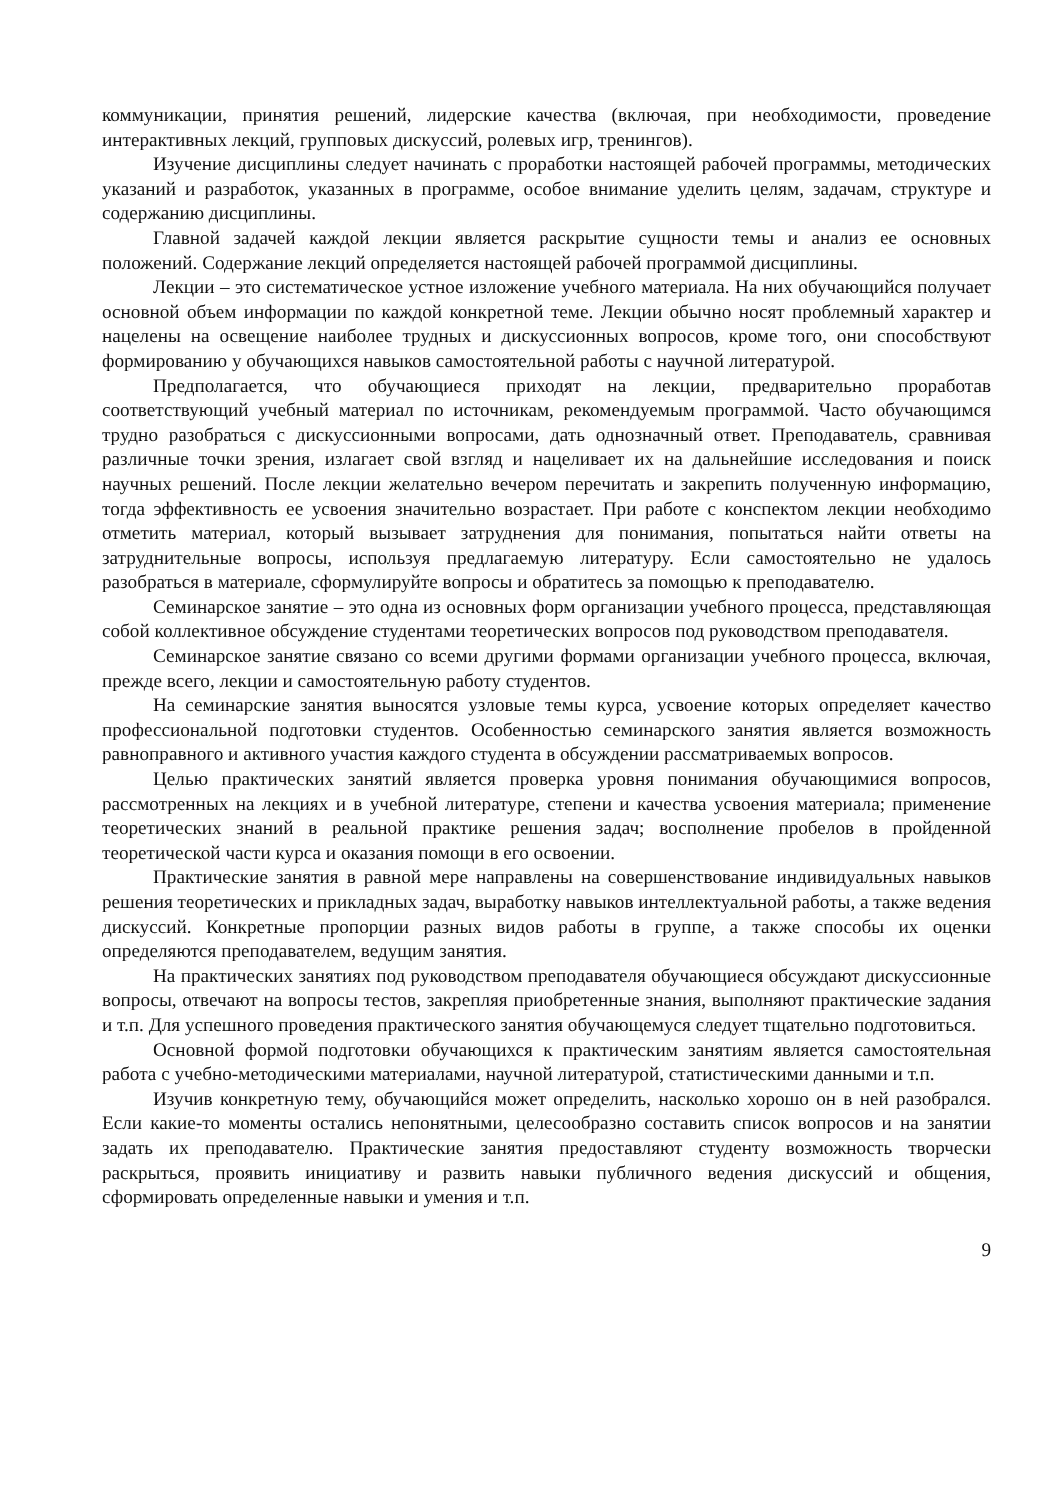коммуникации, принятия решений, лидерские качества (включая, при необходимости, проведение интерактивных лекций, групповых дискуссий, ролевых игр, тренингов).
Изучение дисциплины следует начинать с проработки настоящей рабочей программы, методических указаний и разработок, указанных в программе, особое внимание уделить целям, задачам, структуре и содержанию дисциплины.
Главной задачей каждой лекции является раскрытие сущности темы и анализ ее основных положений. Содержание лекций определяется настоящей рабочей программой дисциплины.
Лекции – это систематическое устное изложение учебного материала. На них обучающийся получает основной объем информации по каждой конкретной теме. Лекции обычно носят проблемный характер и нацелены на освещение наиболее трудных и дискуссионных вопросов, кроме того, они способствуют формированию у обучающихся навыков самостоятельной работы с научной литературой.
Предполагается, что обучающиеся приходят на лекции, предварительно проработав соответствующий учебный материал по источникам, рекомендуемым программой. Часто обучающимся трудно разобраться с дискуссионными вопросами, дать однозначный ответ. Преподаватель, сравнивая различные точки зрения, излагает свой взгляд и нацеливает их на дальнейшие исследования и поиск научных решений. После лекции желательно вечером перечитать и закрепить полученную информацию, тогда эффективность ее усвоения значительно возрастает. При работе с конспектом лекции необходимо отметить материал, который вызывает затруднения для понимания, попытаться найти ответы на затруднительные вопросы, используя предлагаемую литературу. Если самостоятельно не удалось разобраться в материале, сформулируйте вопросы и обратитесь за помощью к преподавателю.
Семинарское занятие – это одна из основных форм организации учебного процесса, представляющая собой коллективное обсуждение студентами теоретических вопросов под руководством преподавателя.
Семинарское занятие связано со всеми другими формами организации учебного процесса, включая, прежде всего, лекции и самостоятельную работу студентов.
На семинарские занятия выносятся узловые темы курса, усвоение которых определяет качество профессиональной подготовки студентов. Особенностью семинарского занятия является возможность равноправного и активного участия каждого студента в обсуждении рассматриваемых вопросов.
Целью практических занятий является проверка уровня понимания обучающимися вопросов, рассмотренных на лекциях и в учебной литературе, степени и качества усвоения материала; применение теоретических знаний в реальной практике решения задач; восполнение пробелов в пройденной теоретической части курса и оказания помощи в его освоении.
Практические занятия в равной мере направлены на совершенствование индивидуальных навыков решения теоретических и прикладных задач, выработку навыков интеллектуальной работы, а также ведения дискуссий. Конкретные пропорции разных видов работы в группе, а также способы их оценки определяются преподавателем, ведущим занятия.
На практических занятиях под руководством преподавателя обучающиеся обсуждают дискуссионные вопросы, отвечают на вопросы тестов, закрепляя приобретенные знания, выполняют практические задания и т.п. Для успешного проведения практического занятия обучающемуся следует тщательно подготовиться.
Основной формой подготовки обучающихся к практическим занятиям является самостоятельная работа с учебно-методическими материалами, научной литературой, статистическими данными и т.п.
Изучив конкретную тему, обучающийся может определить, насколько хорошо он в ней разобрался. Если какие-то моменты остались непонятными, целесообразно составить список вопросов и на занятии задать их преподавателю. Практические занятия предоставляют студенту возможность творчески раскрыться, проявить инициативу и развить навыки публичного ведения дискуссий и общения, сформировать определенные навыки и умения и т.п.
9